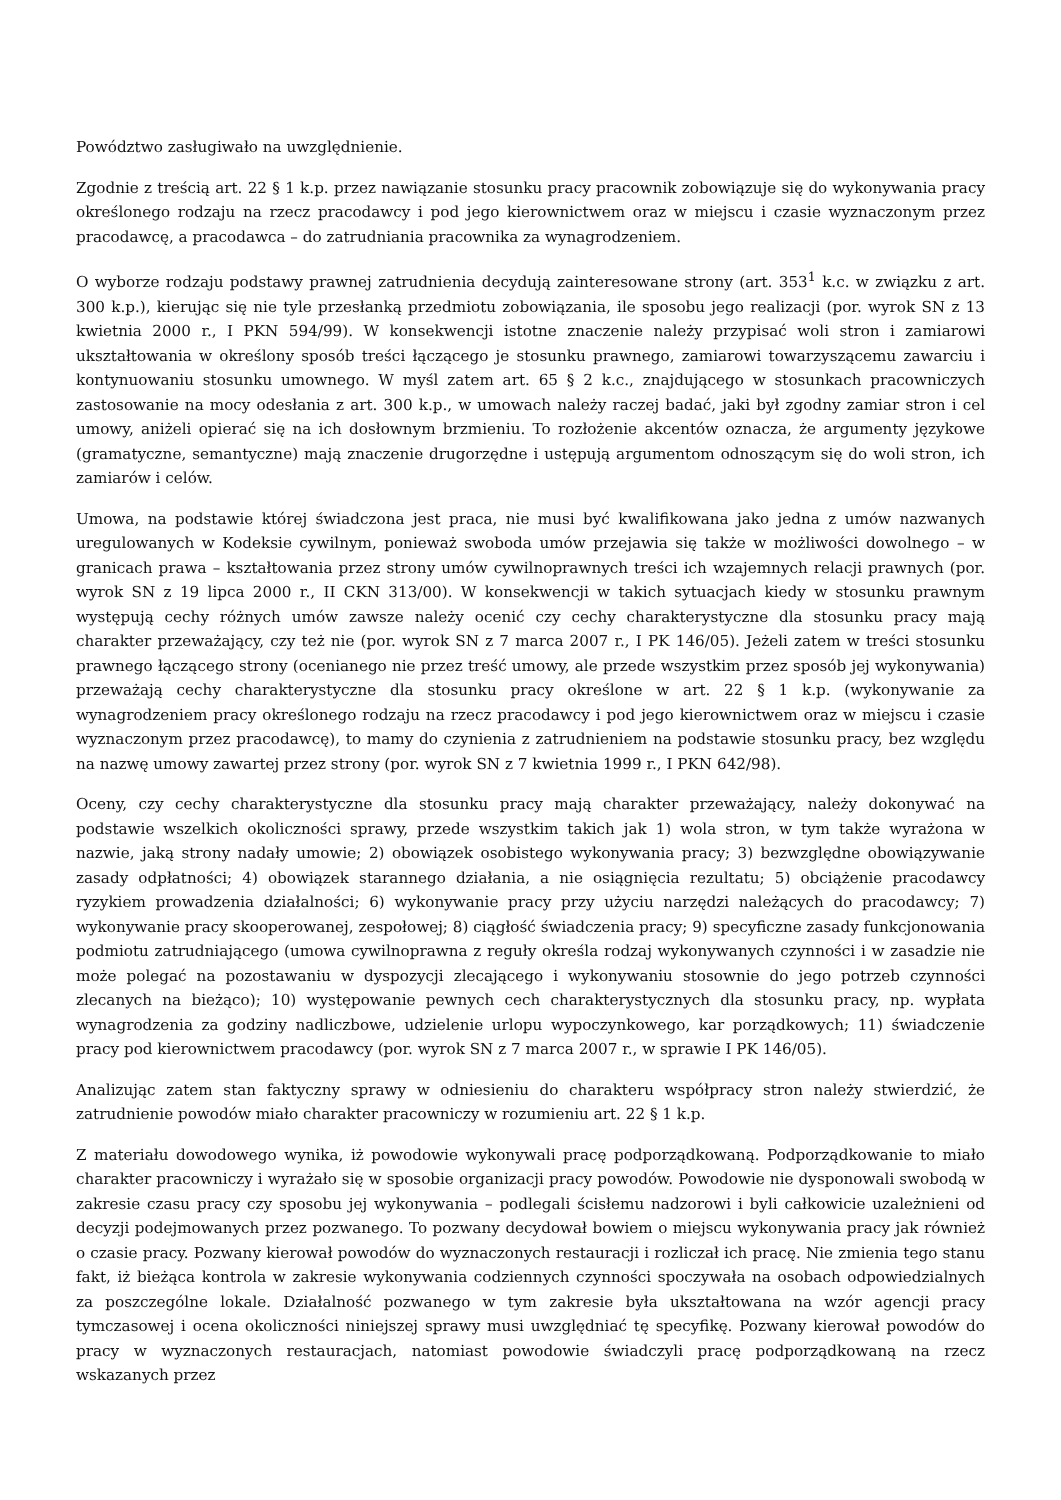Powództwo zasługiwało na uwzględnienie.
Zgodnie z treścią art. 22 § 1 k.p. przez nawiązanie stosunku pracy pracownik zobowiązuje się do wykonywania pracy określonego rodzaju na rzecz pracodawcy i pod jego kierownictwem oraz w miejscu i czasie wyznaczonym przez pracodawcę, a pracodawca – do zatrudniania pracownika za wynagrodzeniem.
O wyborze rodzaju podstawy prawnej zatrudnienia decydują zainteresowane strony (art. 353<sup>1</sup> k.c. w związku z art. 300 k.p.), kierując się nie tyle przesłanką przedmiotu zobowiązania, ile sposobu jego realizacji (por. wyrok SN z 13 kwietnia 2000 r., I PKN 594/99). W konsekwencji istotne znaczenie należy przypisać woli stron i zamiarowi ukształtowania w określony sposób treści łączącego je stosunku prawnego, zamiarowi towarzyszącemu zawarciu i kontynuowaniu stosunku umownego. W myśl zatem art. 65 § 2 k.c., znajdującego w stosunkach pracowniczych zastosowanie na mocy odesłania z art. 300 k.p., w umowach należy raczej badać, jaki był zgodny zamiar stron i cel umowy, aniżeli opierać się na ich dosłownym brzmieniu. To rozłożenie akcentów oznacza, że argumenty językowe (gramatyczne, semantyczne) mają znaczenie drugorzędne i ustępują argumentom odnoszącym się do woli stron, ich zamiarów i celów.
Umowa, na podstawie której świadczona jest praca, nie musi być kwalifikowana jako jedna z umów nazwanych uregulowanych w Kodeksie cywilnym, ponieważ swoboda umów przejawia się także w możliwości dowolnego – w granicach prawa – kształtowania przez strony umów cywilnoprawnych treści ich wzajemnych relacji prawnych (por. wyrok SN z 19 lipca 2000 r., II CKN 313/00). W konsekwencji w takich sytuacjach kiedy w stosunku prawnym występują cechy różnych umów zawsze należy ocenić czy cechy charakterystyczne dla stosunku pracy mają charakter przeważający, czy też nie (por. wyrok SN z 7 marca 2007 r., I PK 146/05). Jeżeli zatem w treści stosunku prawnego łączącego strony (ocenianego nie przez treść umowy, ale przede wszystkim przez sposób jej wykonywania) przeważają cechy charakterystyczne dla stosunku pracy określone w art. 22 § 1 k.p. (wykonywanie za wynagrodzeniem pracy określonego rodzaju na rzecz pracodawcy i pod jego kierownictwem oraz w miejscu i czasie wyznaczonym przez pracodawcę), to mamy do czynienia z zatrudnieniem na podstawie stosunku pracy, bez względu na nazwę umowy zawartej przez strony (por. wyrok SN z 7 kwietnia 1999 r., I PKN 642/98).
Oceny, czy cechy charakterystyczne dla stosunku pracy mają charakter przeważający, należy dokonywać na podstawie wszelkich okoliczności sprawy, przede wszystkim takich jak 1) wola stron, w tym także wyrażona w nazwie, jaką strony nadały umowie; 2) obowiązek osobistego wykonywania pracy; 3) bezwzględne obowiązywanie zasady odpłatności; 4) obowiązek starannego działania, a nie osiągnięcia rezultatu; 5) obciążenie pracodawcy ryzykiem prowadzenia działalności; 6) wykonywanie pracy przy użyciu narzędzi należących do pracodawcy; 7) wykonywanie pracy skooperowanej, zespołowej; 8) ciągłość świadczenia pracy; 9) specyficzne zasady funkcjonowania podmiotu zatrudniającego (umowa cywilnoprawna z reguły określa rodzaj wykonywanych czynności i w zasadzie nie może polegać na pozostawaniu w dyspozycji zlecającego i wykonywaniu stosownie do jego potrzeb czynności zlecanych na bieżąco); 10) występowanie pewnych cech charakterystycznych dla stosunku pracy, np. wypłata wynagrodzenia za godziny nadliczbowe, udzielenie urlopu wypoczynkowego, kar porządkowych; 11) świadczenie pracy pod kierownictwem pracodawcy (por. wyrok SN z 7 marca 2007 r., w sprawie I PK 146/05).
Analizując zatem stan faktyczny sprawy w odniesieniu do charakteru współpracy stron należy stwierdzić, że zatrudnienie powodów miało charakter pracowniczy w rozumieniu art. 22 § 1 k.p.
Z materiału dowodowego wynika, iż powodowie wykonywali pracę podporządkowaną. Podporządkowanie to miało charakter pracowniczy i wyrażało się w sposobie organizacji pracy powodów. Powodowie nie dysponowali swobodą w zakresie czasu pracy czy sposobu jej wykonywania – podlegali ścisłemu nadzorowi i byli całkowicie uzależnieni od decyzji podejmowanych przez pozwanego. To pozwany decydował bowiem o miejscu wykonywania pracy jak również o czasie pracy. Pozwany kierował powodów do wyznaczonych restauracji i rozliczał ich pracę. Nie zmienia tego stanu fakt, iż bieżąca kontrola w zakresie wykonywania codziennych czynności spoczywała na osobach odpowiedzialnych za poszczególne lokale. Działalność pozwanego w tym zakresie była ukształtowana na wzór agencji pracy tymczasowej i ocena okoliczności niniejszej sprawy musi uwzględniać tę specyfikę. Pozwany kierował powodów do pracy w wyznaczonych restauracjach, natomiast powodowie świadczyli pracę podporządkowaną na rzecz wskazanych przez